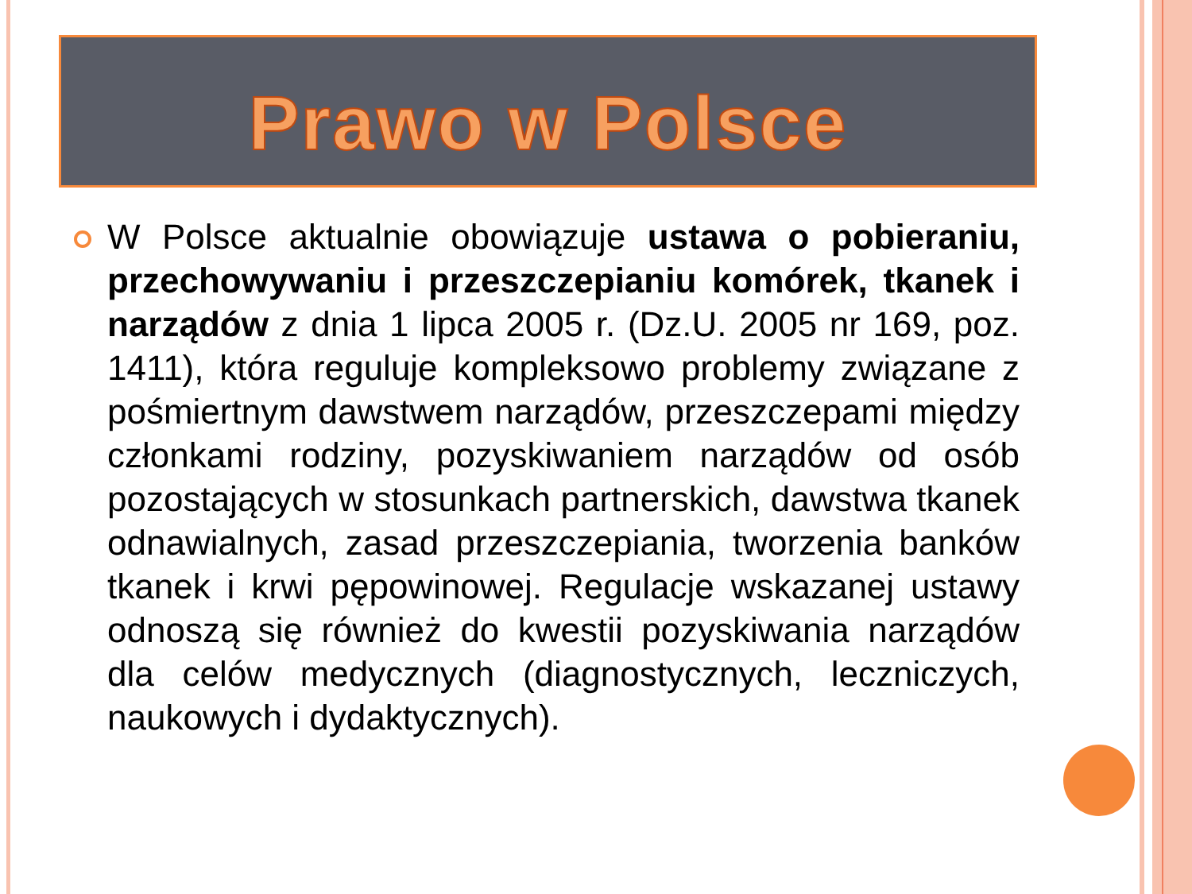Prawo w Polsce
W Polsce aktualnie obowiązuje ustawa o pobieraniu, przechowywaniu i przeszczepianiu komórek, tkanek i narządów z dnia 1 lipca 2005 r. (Dz.U. 2005 nr 169, poz. 1411), która reguluje kompleksowo problemy związane z pośmiertnym dawstwem narządów, przeszczepami między członkami rodziny, pozyskiwaniem narządów od osób pozostających w stosunkach partnerskich, dawstwa tkanek odnawialnych, zasad przeszczepiania, tworzenia banków tkanek i krwi pępowinowej. Regulacje wskazanej ustawy odnoszą się również do kwestii pozyskiwania narządów dla celów medycznych (diagnostycznych, leczniczych, naukowych i dydaktycznych).